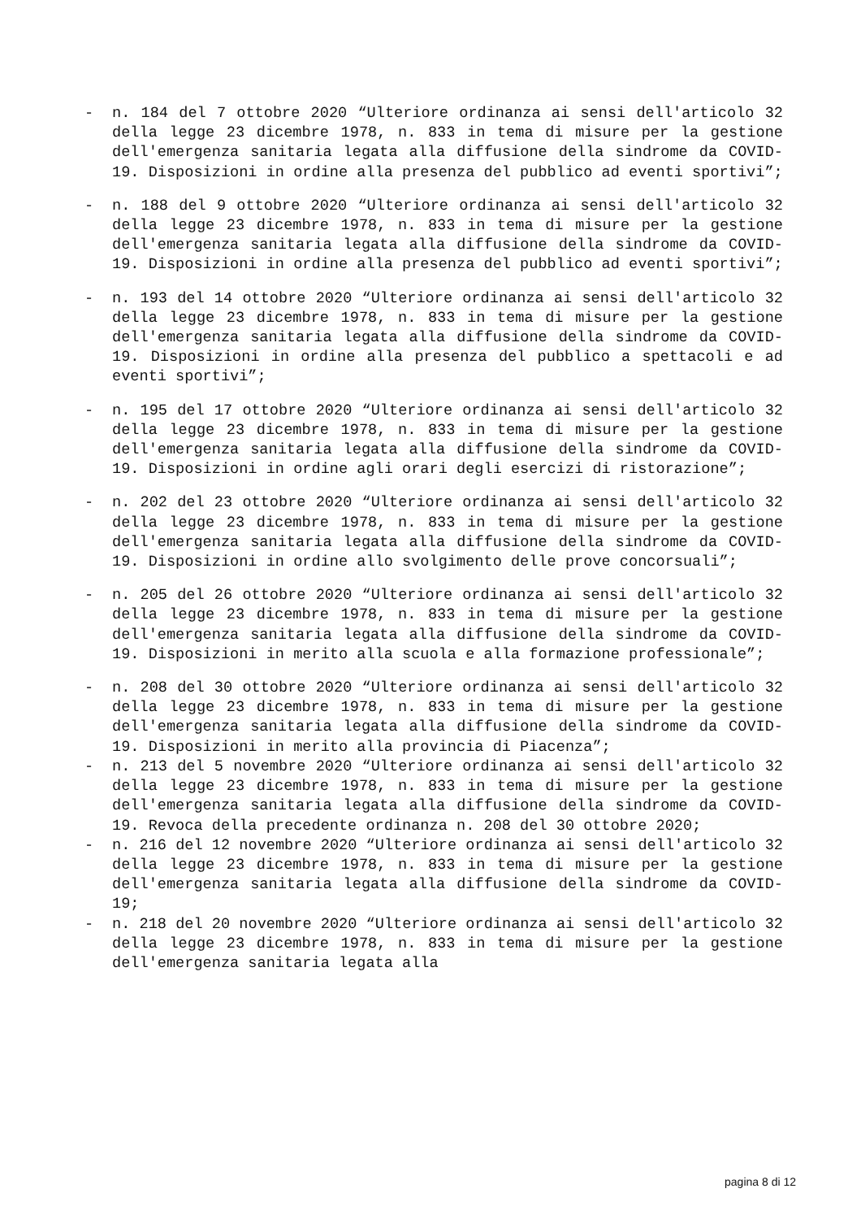- n. 184 del 7 ottobre 2020 “Ulteriore ordinanza ai sensi dell'articolo 32 della legge 23 dicembre 1978, n. 833 in tema di misure per la gestione dell'emergenza sanitaria legata alla diffusione della sindrome da COVID-19. Disposizioni in ordine alla presenza del pubblico ad eventi sportivi”;
- n. 188 del 9 ottobre 2020 “Ulteriore ordinanza ai sensi dell'articolo 32 della legge 23 dicembre 1978, n. 833 in tema di misure per la gestione dell'emergenza sanitaria legata alla diffusione della sindrome da COVID-19. Disposizioni in ordine alla presenza del pubblico ad eventi sportivi”;
- n. 193 del 14 ottobre 2020 “Ulteriore ordinanza ai sensi dell'articolo 32 della legge 23 dicembre 1978, n. 833 in tema di misure per la gestione dell'emergenza sanitaria legata alla diffusione della sindrome da COVID-19. Disposizioni in ordine alla presenza del pubblico a spettacoli e ad eventi sportivi”;
- n. 195 del 17 ottobre 2020 “Ulteriore ordinanza ai sensi dell'articolo 32 della legge 23 dicembre 1978, n. 833 in tema di misure per la gestione dell'emergenza sanitaria legata alla diffusione della sindrome da COVID-19. Disposizioni in ordine agli orari degli esercizi di ristorazione”;
- n. 202 del 23 ottobre 2020 “Ulteriore ordinanza ai sensi dell'articolo 32 della legge 23 dicembre 1978, n. 833 in tema di misure per la gestione dell'emergenza sanitaria legata alla diffusione della sindrome da COVID-19. Disposizioni in ordine allo svolgimento delle prove concorsuali”;
- n. 205 del 26 ottobre 2020 “Ulteriore ordinanza ai sensi dell'articolo 32 della legge 23 dicembre 1978, n. 833 in tema di misure per la gestione dell'emergenza sanitaria legata alla diffusione della sindrome da COVID-19. Disposizioni in merito alla scuola e alla formazione professionale”;
- n. 208 del 30 ottobre 2020 “Ulteriore ordinanza ai sensi dell'articolo 32 della legge 23 dicembre 1978, n. 833 in tema di misure per la gestione dell'emergenza sanitaria legata alla diffusione della sindrome da COVID-19. Disposizioni in merito alla provincia di Piacenza”;
- n. 213 del 5 novembre 2020 “Ulteriore ordinanza ai sensi dell'articolo 32 della legge 23 dicembre 1978, n. 833 in tema di misure per la gestione dell'emergenza sanitaria legata alla diffusione della sindrome da COVID-19. Revoca della precedente ordinanza n. 208 del 30 ottobre 2020;
- n. 216 del 12 novembre 2020 “Ulteriore ordinanza ai sensi dell'articolo 32 della legge 23 dicembre 1978, n. 833 in tema di misure per la gestione dell'emergenza sanitaria legata alla diffusione della sindrome da COVID-19;
- n. 218 del 20 novembre 2020 “Ulteriore ordinanza ai sensi dell'articolo 32 della legge 23 dicembre 1978, n. 833 in tema di misure per la gestione dell'emergenza sanitaria legata alla
pagina 8 di 12